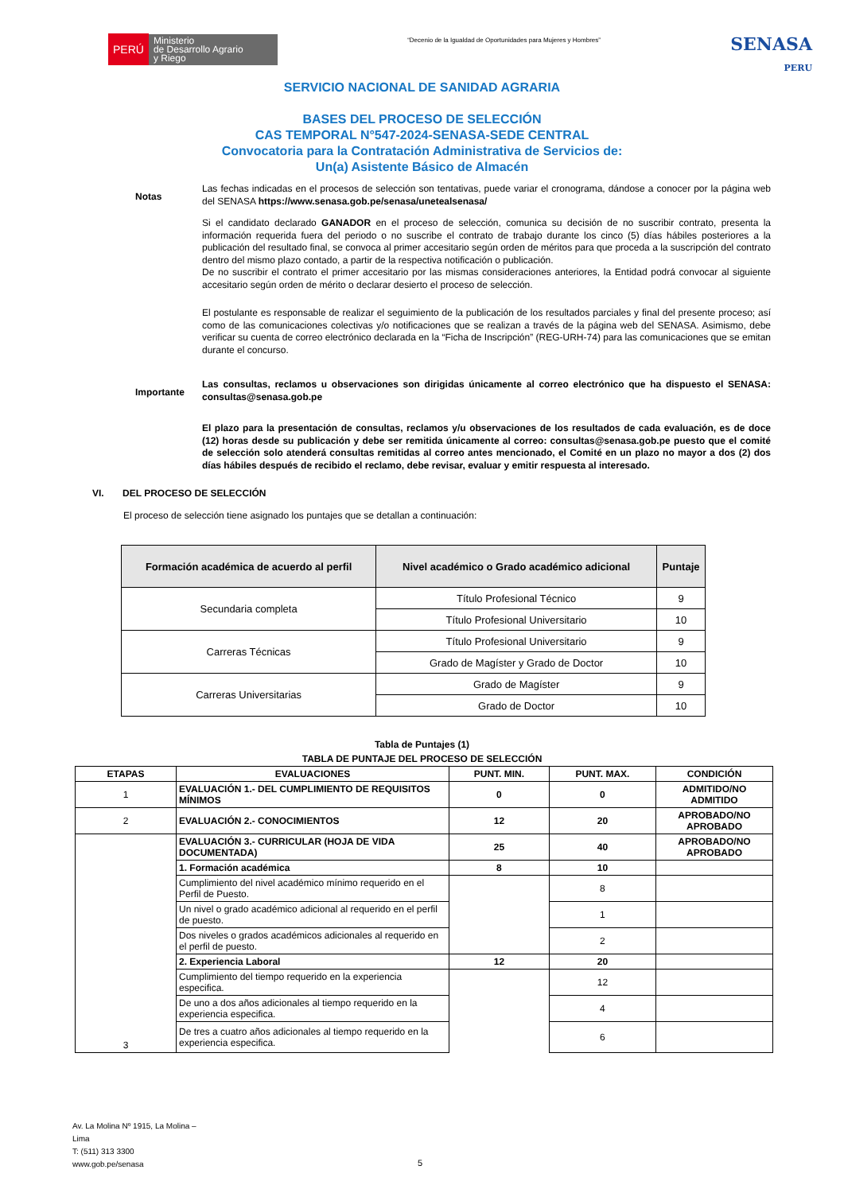PERÚ Ministerio
de Desarrollo Agrario
y Riego
“Decenio de la Igualdad de Oportunidades para Mujeres y Hombres”
SENASA
PERU
SERVICIO NACIONAL DE SANIDAD AGRARIA
BASES DEL PROCESO DE SELECCIÓN
CAS TEMPORAL N°547-2024-SENASA-SEDE CENTRAL
Convocatoria para la Contratación Administrativa de Servicios de:
Un(a) Asistente Básico de Almacén
Notas
Las fechas indicadas en el procesos de selección son tentativas, puede variar el cronograma, dándose a conocer por la página web del SENASA https://www.senasa.gob.pe/senasa/unetealsenasa/
Si el candidato declarado GANADOR en el proceso de selección, comunica su decisión de no suscribir contrato, presenta la información requerida fuera del periodo o no suscribe el contrato de trabajo durante los cinco (5) días hábiles posteriores a la publicación del resultado final, se convoca al primer accesitario según orden de méritos para que proceda a la suscripción del contrato dentro del mismo plazo contado, a partir de la respectiva notificación o publicación.
De no suscribir el contrato el primer accesitario por las mismas consideraciones anteriores, la Entidad podrá convocar al siguiente accesitario según orden de mérito o declarar desierto el proceso de selección.
El postulante es responsable de realizar el seguimiento de la publicación de los resultados parciales y final del presente proceso; así como de las comunicaciones colectivas y/o notificaciones que se realizan a través de la página web del SENASA. Asimismo, debe verificar su cuenta de correo electrónico declarada en la “Ficha de Inscripción” (REG-URH-74) para las comunicaciones que se emitan durante el concurso.
Importante
Las consultas, reclamos u observaciones son dirigidas únicamente al correo electrónico que ha dispuesto el SENASA: consultas@senasa.gob.pe
El plazo para la presentación de consultas, reclamos y/u observaciones de los resultados de cada evaluación, es de doce (12) horas desde su publicación y debe ser remitida únicamente al correo: consultas@senasa.gob.pe puesto que el comité de selección solo atenderá consultas remitidas al correo antes mencionado, el Comité en un plazo no mayor a dos (2) dos días hábiles después de recibido el reclamo, debe revisar, evaluar y emitir respuesta al interesado.
VI. DEL PROCESO DE SELECCIÓN
El proceso de selección tiene asignado los puntajes que se detallan a continuación:
| Formación académica de acuerdo al perfil | Nivel académico o Grado académico adicional | Puntaje |
| --- | --- | --- |
| Secundaria completa | Título Profesional Técnico | 9 |
| | Título Profesional Universitario | 10 |
| Carreras Técnicas | Título Profesional Universitario | 9 |
| | Grado de Magíster y Grado de Doctor | 10 |
| Carreras Universitarias | Grado de Magíster | 9 |
| | Grado de Doctor | 10 |
Tabla de Puntajes (1)
TABLA DE PUNTAJE DEL PROCESO DE SELECCIÓN
| ETAPAS | EVALUACIONES | PUNT. MIN. | PUNT. MAX. | CONDICIÓN |
| --- | --- | --- | --- | --- |
| 1 | EVALUACIÓN 1.- DEL CUMPLIMIENTO DE REQUISITOS MÍNIMOS | 0 | 0 | ADMITIDO/NO ADMITIDO |
| 2 | EVALUACIÓN 2.- CONOCIMIENTOS | 12 | 20 | APROBADO/NO APROBADO |
| 3 | EVALUACIÓN 3.- CURRICULAR (HOJA DE VIDA DOCUMENTADA) | 25 | 40 | APROBADO/NO APROBADO |
| | 1. Formación académica | 8 | 10 | |
| | Cumplimiento del nivel académico mínimo requerido en el Perfil de Puesto. | | 8 | |
| | Un nivel o grado académico adicional al requerido en el perfil de puesto. | | 1 | |
| | Dos niveles o grados académicos adicionales al requerido en el perfil de puesto. | | 2 | |
| | 2. Experiencia Laboral | 12 | 20 | |
| | Cumplimiento del tiempo requerido en la experiencia especifica. | | 12 | |
| | De uno a dos años adicionales al tiempo requerido en la experiencia especifica. | | 4 | |
| | De tres a cuatro años adicionales al tiempo requerido en la experiencia especifica. | | 6 | |
Av. La Molina Nº 1915, La Molina –
Lima
T: (511) 313 3300
www.gob.pe/senasa
5